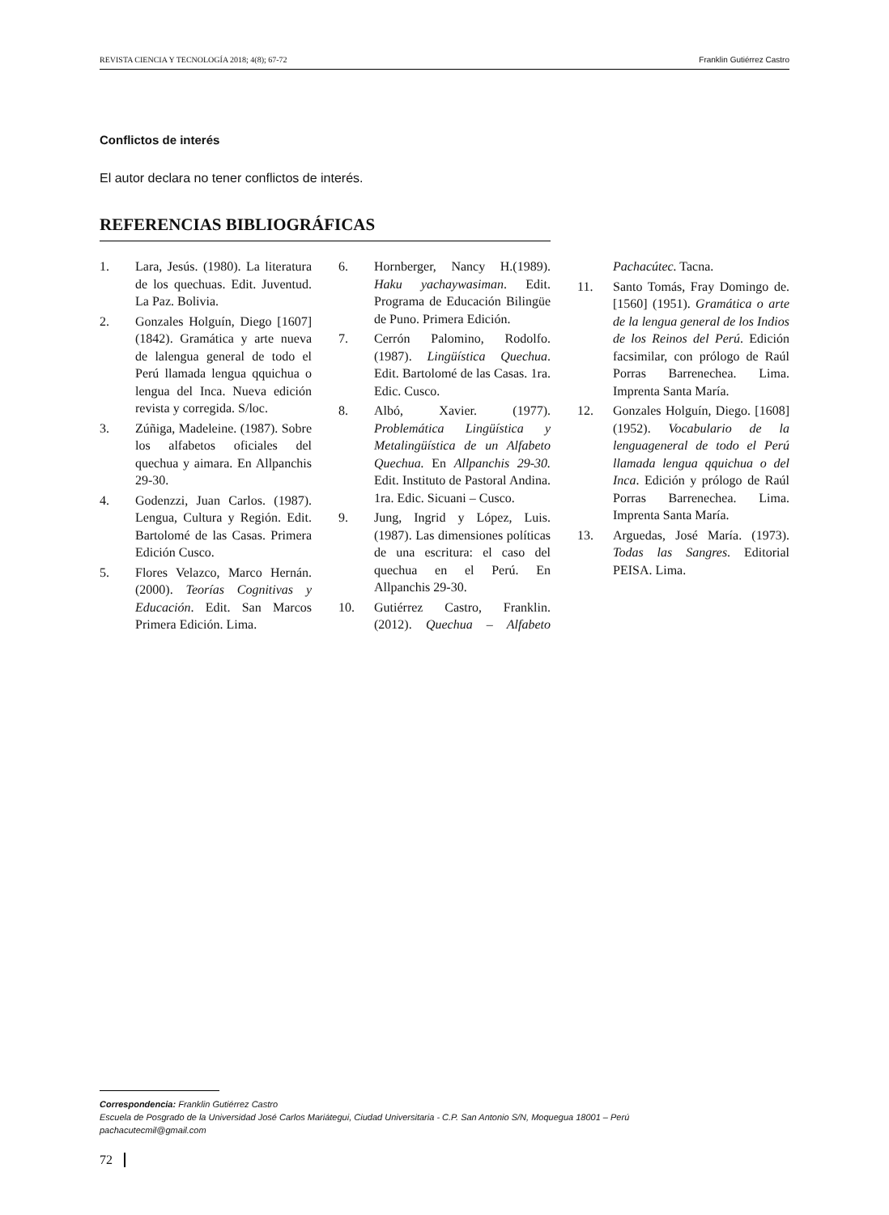REVISTA CIENCIA Y TECNOLOGÍA 2018; 4(8); 67-72 Franklin Gutiérrez Castro
Conflictos de interés
El autor declara no tener conflictos de interés.
REFERENCIAS BIBLIOGRÁFICAS
1. Lara, Jesús. (1980). La literatura de los quechuas. Edit. Juventud. La Paz. Bolivia.
2. Gonzales Holguín, Diego [1607] (1842). Gramática y arte nueva de lalengua general de todo el Perú llamada lengua qquichua o lengua del Inca. Nueva edición revista y corregida. S/loc.
3. Zúñiga, Madeleine. (1987). Sobre los alfabetos oficiales del quechua y aimara. En Allpanchis 29-30.
4. Godenzzi, Juan Carlos. (1987). Lengua, Cultura y Región. Edit. Bartolomé de las Casas. Primera Edición Cusco.
5. Flores Velazco, Marco Hernán. (2000). Teorías Cognitivas y Educación. Edit. San Marcos Primera Edición. Lima.
6. Hornberger, Nancy H.(1989). Haku yachaywasiman. Edit. Programa de Educación Bilingüe de Puno. Primera Edición.
7. Cerrón Palomino, Rodolfo. (1987). Lingüística Quechua. Edit. Bartolomé de las Casas. 1ra. Edic. Cusco.
8. Albó, Xavier. (1977). Problemática Lingüística y Metalingüística de un Alfabeto Quechua. En Allpanchis 29-30. Edit. Instituto de Pastoral Andina. 1ra. Edic. Sicuani – Cusco.
9. Jung, Ingrid y López, Luis. (1987). Las dimensiones políticas de una escritura: el caso del quechua en el Perú. En Allpanchis 29-30.
10. Gutiérrez Castro, Franklin. (2012). Quechua – Alfabeto Pachacútec. Tacna.
11. Santo Tomás, Fray Domingo de. [1560] (1951). Gramática o arte de la lengua general de los Indios de los Reinos del Perú. Edición facsimilar, con prólogo de Raúl Porras Barrenechea. Lima. Imprenta Santa María.
12. Gonzales Holguín, Diego. [1608] (1952). Vocabulario de la lenguageneral de todo el Perú llamada lengua qquichua o del Inca. Edición y prólogo de Raúl Porras Barrenechea. Lima. Imprenta Santa María.
13. Arguedas, José María. (1973). Todas las Sangres. Editorial PEISA. Lima.
Correspondencia: Franklin Gutiérrez Castro
Escuela de Posgrado de la Universidad José Carlos Mariátegui, Ciudad Universitaria - C.P. San Antonio S/N, Moquegua 18001 – Perú
pachacutecmil@gmail.com
72